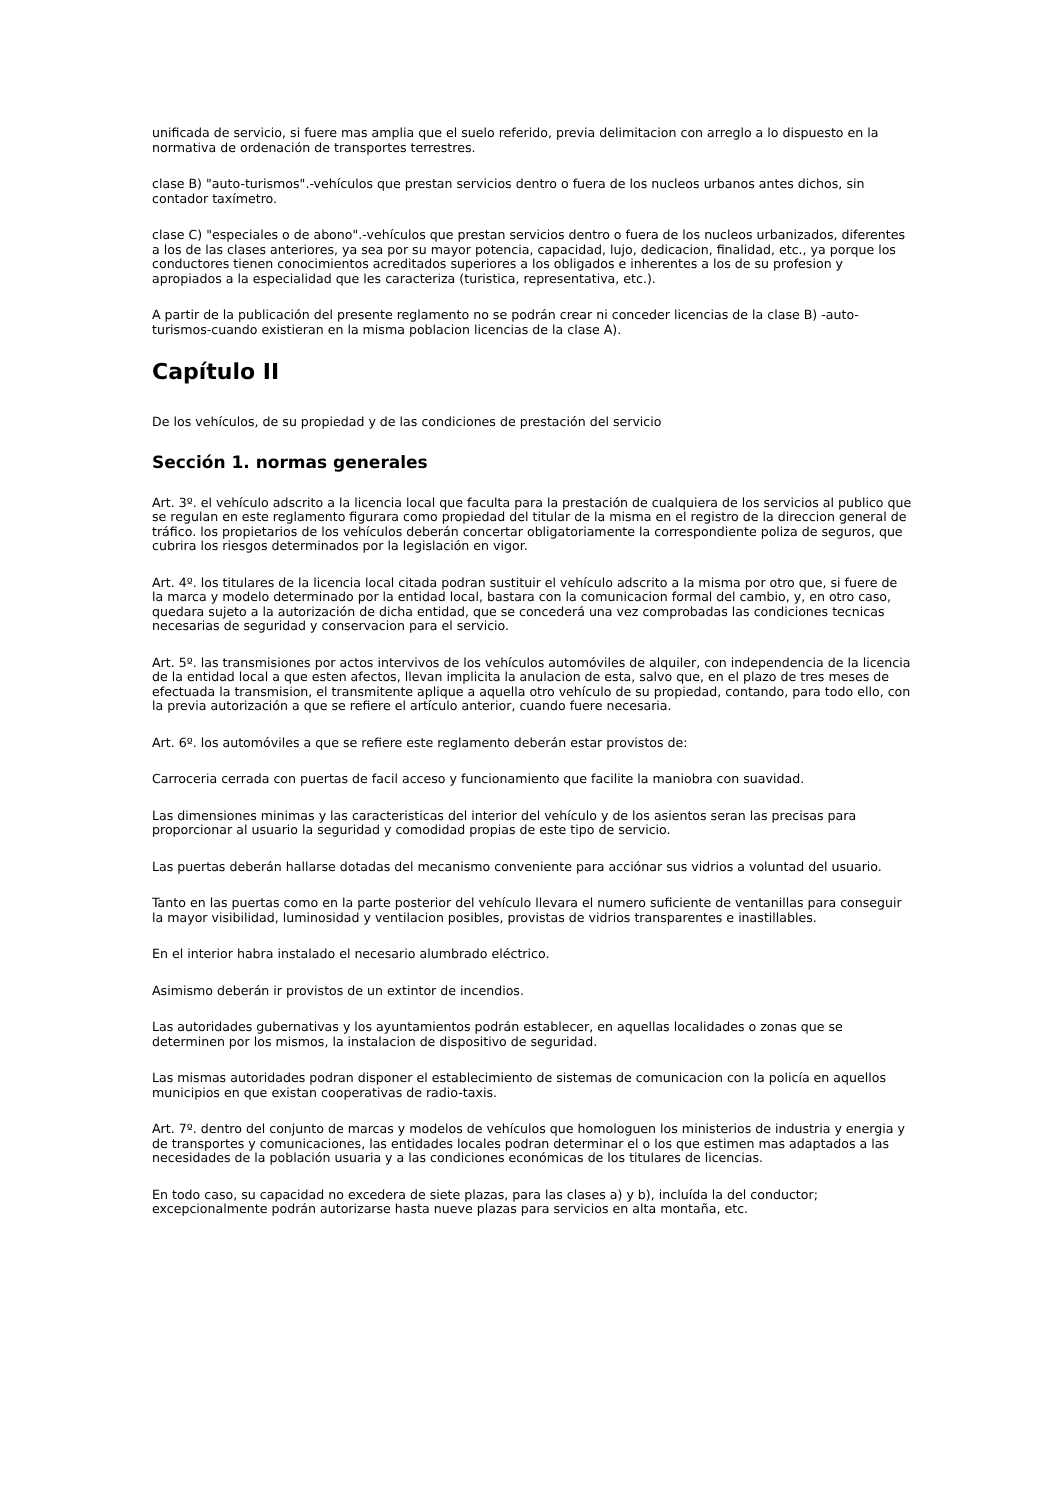unificada de servicio, si fuere mas amplia que el suelo referido, previa delimitacion con arreglo a lo dispuesto en la normativa de ordenación de transportes terrestres.
clase B) "auto-turismos".-vehículos que prestan servicios dentro o fuera de los nucleos urbanos antes dichos, sin contador taxímetro.
clase C) "especiales o de abono".-vehículos que prestan servicios dentro o fuera de los nucleos urbanizados, diferentes a los de las clases anteriores, ya sea por su mayor potencia, capacidad, lujo, dedicacion, finalidad, etc., ya porque los conductores tienen conocimientos acreditados superiores a los obligados e inherentes a los de su profesion y apropiados a la especialidad que les caracteriza (turistica, representativa, etc.).
A partir de la publicación del presente reglamento no se podrán crear ni conceder licencias de la clase B) -auto-turismos-cuando existieran en la misma poblacion licencias de la clase A).
Capítulo II
De los vehículos, de su propiedad y de las condiciones de prestación del servicio
Sección 1. normas generales
Art. 3º. el vehículo adscrito a la licencia local que faculta para la prestación de cualquiera de los servicios al publico que se regulan en este reglamento figurara como propiedad del titular de la misma en el registro de la direccion general de tráfico. los propietarios de los vehículos deberán concertar obligatoriamente la correspondiente poliza de seguros, que cubrira los riesgos determinados por la legislación en vigor.
Art. 4º. los titulares de la licencia local citada podran sustituir el vehículo adscrito a la misma por otro que, si fuere de la marca y modelo determinado por la entidad local, bastara con la comunicacion formal del cambio, y, en otro caso, quedara sujeto a la autorización de dicha entidad, que se concederá una vez comprobadas las condiciones tecnicas necesarias de seguridad y conservacion para el servicio.
Art. 5º. las transmisiones por actos intervivos de los vehículos automóviles de alquiler, con independencia de la licencia de la entidad local a que esten afectos, llevan implicita la anulacion de esta, salvo que, en el plazo de tres meses de efectuada la transmision, el transmitente aplique a aquella otro vehículo de su propiedad, contando, para todo ello, con la previa autorización a que se refiere el artículo anterior, cuando fuere necesaria.
Art. 6º. los automóviles a que se refiere este reglamento deberán estar provistos de:
Carroceria cerrada con puertas de facil acceso y funcionamiento que facilite la maniobra con suavidad.
Las dimensiones minimas y las caracteristicas del interior del vehículo y de los asientos seran las precisas para proporcionar al usuario la seguridad y comodidad propias de este tipo de servicio.
Las puertas deberán hallarse dotadas del mecanismo conveniente para acciónar sus vidrios a voluntad del usuario.
Tanto en las puertas como en la parte posterior del vehículo llevara el numero suficiente de ventanillas para conseguir la mayor visibilidad, luminosidad y ventilacion posibles, provistas de vidrios transparentes e inastillables.
En el interior habra instalado el necesario alumbrado eléctrico.
Asimismo deberán ir provistos de un extintor de incendios.
Las autoridades gubernativas y los ayuntamientos podrán establecer, en aquellas localidades o zonas que se determinen por los mismos, la instalacion de dispositivo de seguridad.
Las mismas autoridades podran disponer el establecimiento de sistemas de comunicacion con la policía en aquellos municipios en que existan cooperativas de radio-taxis.
Art. 7º. dentro del conjunto de marcas y modelos de vehículos que homologuen los ministerios de industria y energia y de transportes y comunicaciones, las entidades locales podran determinar el o los que estimen mas adaptados a las necesidades de la población usuaria y a las condiciones económicas de los titulares de licencias.
En todo caso, su capacidad no excedera de siete plazas, para las clases a) y b), incluída la del conductor; excepcionalmente podrán autorizarse hasta nueve plazas para servicios en alta montaña, etc.